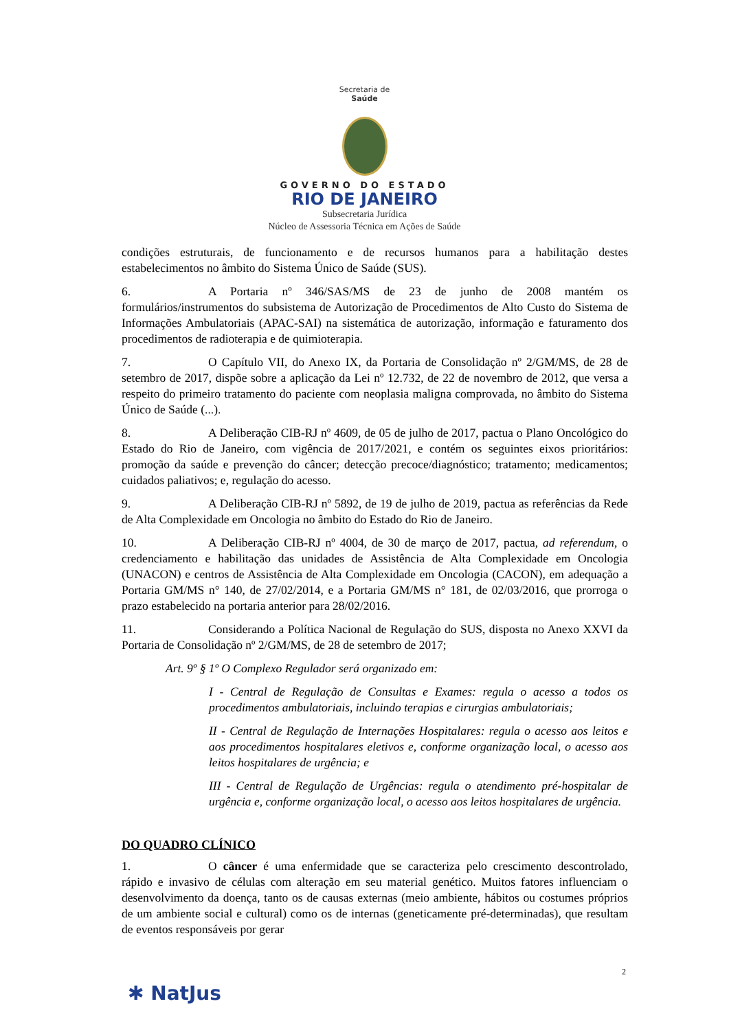Secretaria de
Saúde
GOVERNO DO ESTADO
RIO DE JANEIRO
Subsecretaria Jurídica
Núcleo de Assessoria Técnica em Ações de Saúde
condições estruturais, de funcionamento e de recursos humanos para a habilitação destes estabelecimentos no âmbito do Sistema Único de Saúde (SUS).
6. A Portaria nº 346/SAS/MS de 23 de junho de 2008 mantém os formulários/instrumentos do subsistema de Autorização de Procedimentos de Alto Custo do Sistema de Informações Ambulatoriais (APAC-SAI) na sistemática de autorização, informação e faturamento dos procedimentos de radioterapia e de quimioterapia.
7. O Capítulo VII, do Anexo IX, da Portaria de Consolidação nº 2/GM/MS, de 28 de setembro de 2017, dispõe sobre a aplicação da Lei nº 12.732, de 22 de novembro de 2012, que versa a respeito do primeiro tratamento do paciente com neoplasia maligna comprovada, no âmbito do Sistema Único de Saúde (...).
8. A Deliberação CIB-RJ nº 4609, de 05 de julho de 2017, pactua o Plano Oncológico do Estado do Rio de Janeiro, com vigência de 2017/2021, e contém os seguintes eixos prioritários: promoção da saúde e prevenção do câncer; detecção precoce/diagnóstico; tratamento; medicamentos; cuidados paliativos; e, regulação do acesso.
9. A Deliberação CIB-RJ nº 5892, de 19 de julho de 2019, pactua as referências da Rede de Alta Complexidade em Oncologia no âmbito do Estado do Rio de Janeiro.
10. A Deliberação CIB-RJ nº 4004, de 30 de março de 2017, pactua, ad referendum, o credenciamento e habilitação das unidades de Assistência de Alta Complexidade em Oncologia (UNACON) e centros de Assistência de Alta Complexidade em Oncologia (CACON), em adequação a Portaria GM/MS n° 140, de 27/02/2014, e a Portaria GM/MS n° 181, de 02/03/2016, que prorroga o prazo estabelecido na portaria anterior para 28/02/2016.
11. Considerando a Política Nacional de Regulação do SUS, disposta no Anexo XXVI da Portaria de Consolidação nº 2/GM/MS, de 28 de setembro de 2017;
Art. 9º § 1º O Complexo Regulador será organizado em:
I - Central de Regulação de Consultas e Exames: regula o acesso a todos os procedimentos ambulatoriais, incluindo terapias e cirurgias ambulatoriais;
II - Central de Regulação de Internações Hospitalares: regula o acesso aos leitos e aos procedimentos hospitalares eletivos e, conforme organização local, o acesso aos leitos hospitalares de urgência; e
III - Central de Regulação de Urgências: regula o atendimento pré-hospitalar de urgência e, conforme organização local, o acesso aos leitos hospitalares de urgência.
DO QUADRO CLÍNICO
1. O câncer é uma enfermidade que se caracteriza pelo crescimento descontrolado, rápido e invasivo de células com alteração em seu material genético. Muitos fatores influenciam o desenvolvimento da doença, tanto os de causas externas (meio ambiente, hábitos ou costumes próprios de um ambiente social e cultural) como os de internas (geneticamente pré-determinadas), que resultam de eventos responsáveis por gerar
2
✱ NatJus